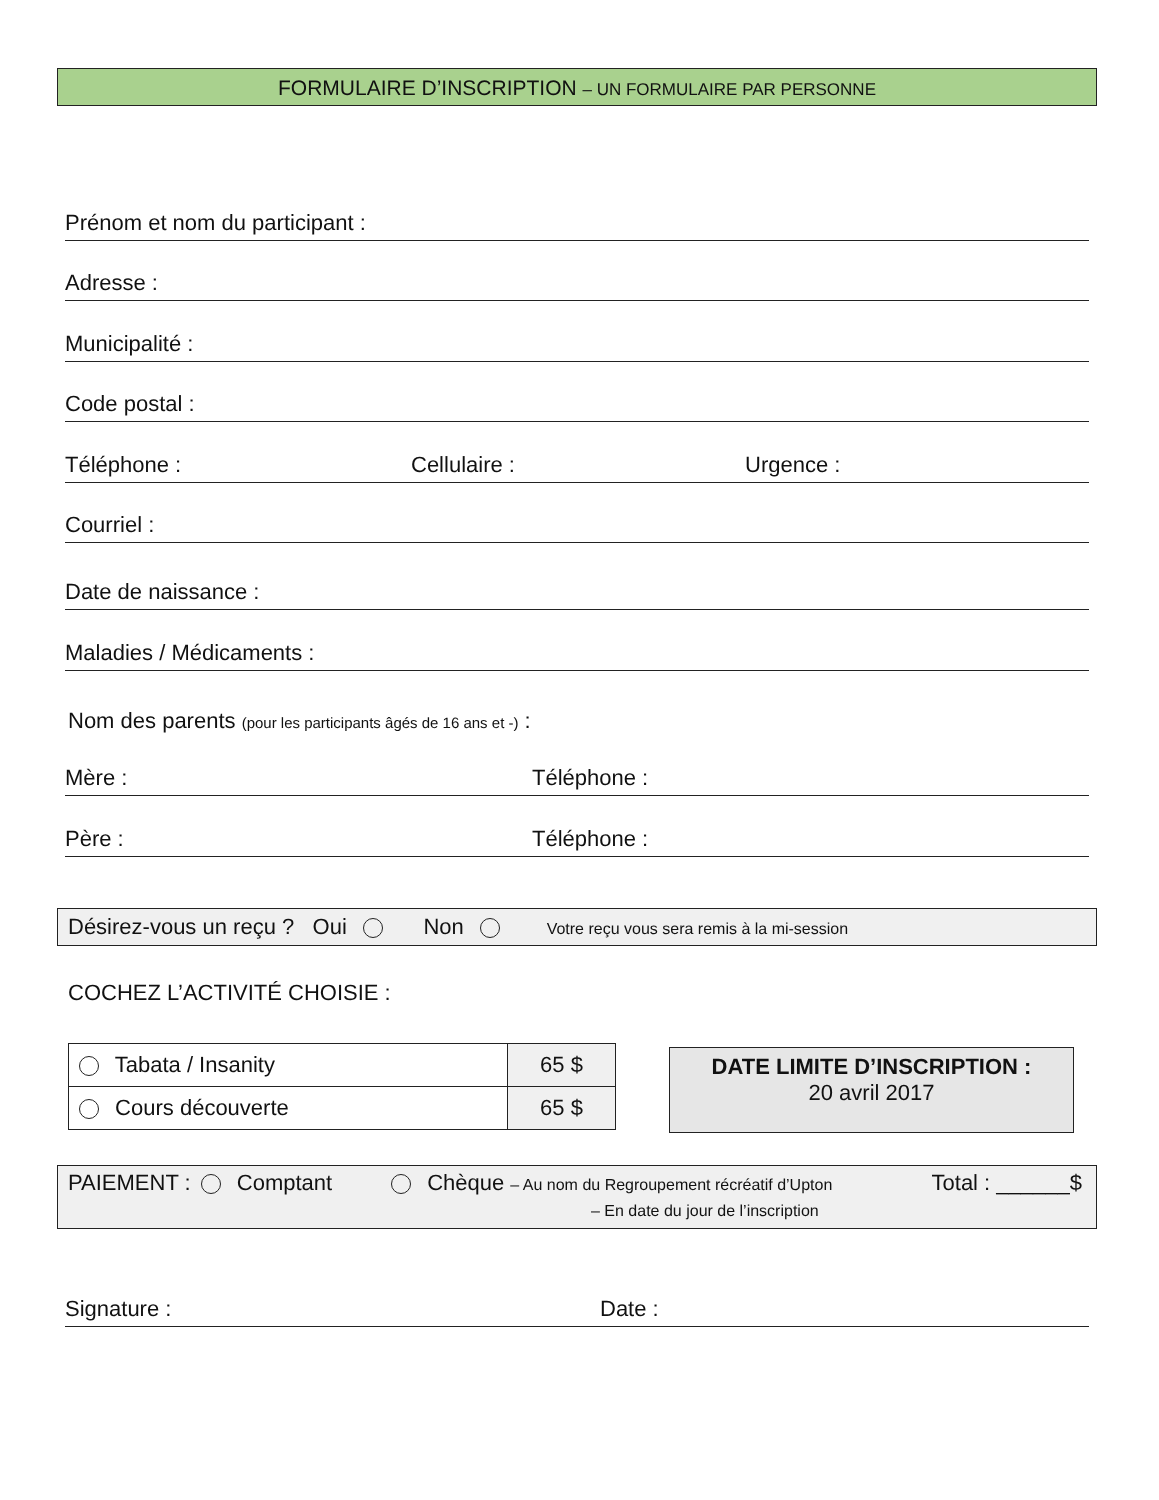FORMULAIRE D’INSCRIPTION – UN FORMULAIRE PAR PERSONNE
Prénom et nom du participant :
Adresse :
Municipalité :
Code postal :
Téléphone : Cellulaire : Urgence :
Courriel :
Date de naissance :
Maladies / Médicaments :
Nom des parents (pour les participants âgés de 16 ans et -) :
Mère : Téléphone :
Père : Téléphone :
Désirez-vous un reçu ? Oui Non Votre reçu vous sera remis à la mi-session
COCHEZ L’ACTIVITÉ CHOISIE :
| Tabata / Insanity | 65 $ |
| Cours découverte | 65 $ |
DATE LIMITE D’INSCRIPTION :
20 avril 2017
PAIEMENT : Comptant Chèque – Au nom du Regroupement récréatif d’Upton Total : ______$
– En date du jour de l’inscription
Signature : Date :